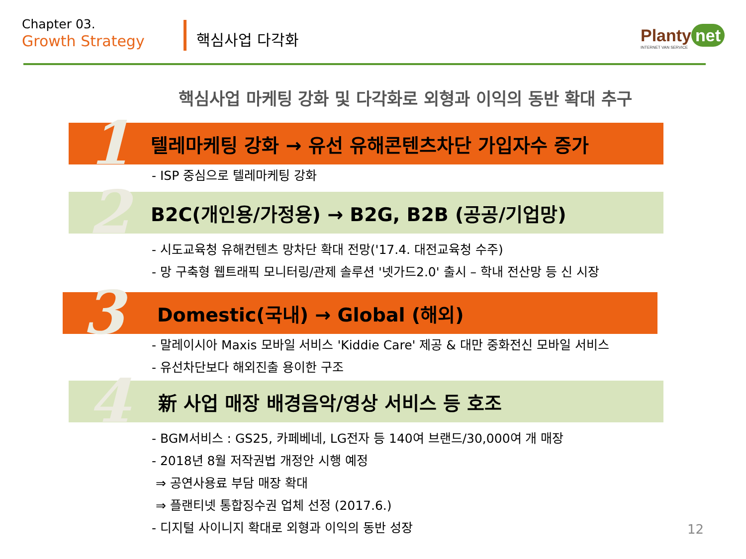Chapter 03.
Growth Strategy
핵심사업 다각화 Planty net
INTERNET VAN SERVICE
핵심사업 마케팅 강화 및 다각화로 외형과 이익의 동반 확대 추구
1 텔레마케팅 강화 → 유선 유해콘텐츠차단 가입자수 증가
- ISP 중심으로 텔레마케팅 강화
2 B2C(개인용/가정용) → B2G, B2B (공공/기업망)
- 시도교육청 유해컨텐츠 망차단 확대 전망('17.4. 대전교육청 수주)
- 망 구축형 웹트래픽 모니터링/관제 솔루션 '넷가드2.0' 출시 – 학내 전산망 등 신 시장
3 Domestic(국내) → Global (해외)
- 말레이시아 Maxis 모바일 서비스 'Kiddie Care' 제공 & 대만 중화전신 모바일 서비스
- 유선차단보다 해외진출 용이한 구조
4 新 사업 매장 배경음악/영상 서비스 등 호조
- BGM서비스 : GS25, 카페베네, LG전자 등 140여 브랜드/30,000여 개 매장
- 2018년 8월 저작권법 개정안 시행 예정
⇒ 공연사용료 부담 매장 확대
⇒ 플랜티넷 통합징수권 업체 선정 (2017.6.)
- 디지털 사이니지 확대로 외형과 이익의 동반 성장
12